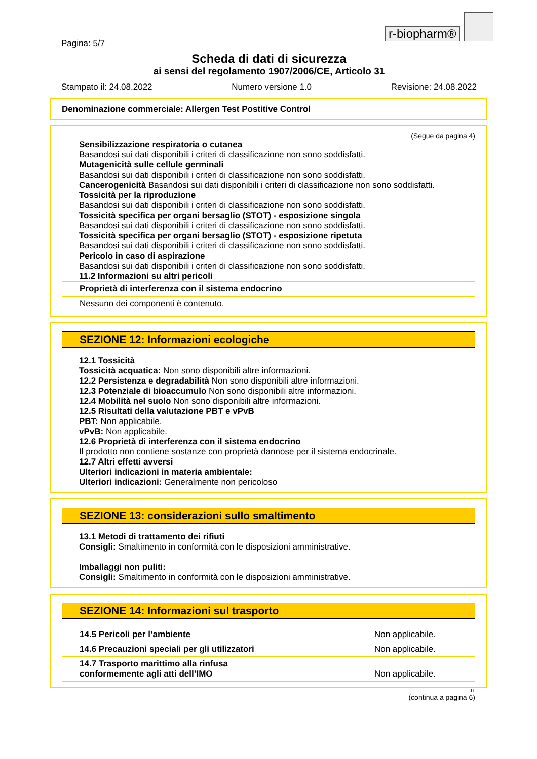r-biopharm®
Pagina: 5/7
Scheda di dati di sicurezza
ai sensi del regolamento 1907/2006/CE, Articolo 31
Stampato il: 24.08.2022 Numero versione 1.0 Revisione: 24.08.2022
Denominazione commerciale: Allergen Test Postitive Control
(Segue da pagina 4)
Sensibilizzazione respiratoria o cutanea
Basandosi sui dati disponibili i criteri di classificazione non sono soddisfatti.
Mutagenicità sulle cellule germinali
Basandosi sui dati disponibili i criteri di classificazione non sono soddisfatti.
Cancerogenicità Basandosi sui dati disponibili i criteri di classificazione non sono soddisfatti.
Tossicità per la riproduzione
Basandosi sui dati disponibili i criteri di classificazione non sono soddisfatti.
Tossicità specifica per organi bersaglio (STOT) - esposizione singola
Basandosi sui dati disponibili i criteri di classificazione non sono soddisfatti.
Tossicità specifica per organi bersaglio (STOT) - esposizione ripetuta
Basandosi sui dati disponibili i criteri di classificazione non sono soddisfatti.
Pericolo in caso di aspirazione
Basandosi sui dati disponibili i criteri di classificazione non sono soddisfatti.
11.2 Informazioni su altri pericoli
| Proprietà di interferenza con il sistema endocrino |
| Nessuno dei componenti è contenuto. |
SEZIONE 12: Informazioni ecologiche
12.1 Tossicità
Tossicità acquatica: Non sono disponibili altre informazioni.
12.2 Persistenza e degradabilità Non sono disponibili altre informazioni.
12.3 Potenziale di bioaccumulo Non sono disponibili altre informazioni.
12.4 Mobilità nel suolo Non sono disponibili altre informazioni.
12.5 Risultati della valutazione PBT e vPvB
PBT: Non applicabile.
vPvB: Non applicabile.
12.6 Proprietà di interferenza con il sistema endocrino
Il prodotto non contiene sostanze con proprietà dannose per il sistema endocrinale.
12.7 Altri effetti avversi
Ulteriori indicazioni in materia ambientale:
Ulteriori indicazioni: Generalmente non pericoloso
SEZIONE 13: considerazioni sullo smaltimento
13.1 Metodi di trattamento dei rifiuti
Consigli: Smaltimento in conformità con le disposizioni amministrative.
Imballaggi non puliti:
Consigli: Smaltimento in conformità con le disposizioni amministrative.
SEZIONE 14: Informazioni sul trasporto
| 14.5 Pericoli per l’ambiente | Non applicabile. |
| 14.6 Precauzioni speciali per gli utilizzatori | Non applicabile. |
| 14.7 Trasporto marittimo alla rinfusa conformemente agli atti dell’IMO | Non applicabile. |
IT
(continua a pagina 6)